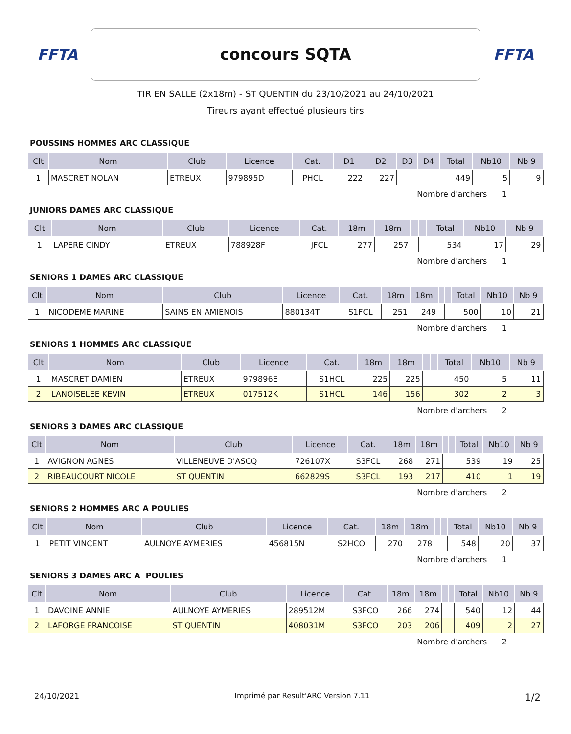FFTA
concours SQTA
FFTA
TIR EN SALLE (2x18m) - ST QUENTIN du 23/10/2021 au 24/10/2021
Tireurs ayant effectué plusieurs tirs
POUSSINS HOMMES ARC CLASSIQUE
| Clt | Nom | Club | Licence | Cat. | D1 | D2 | D3 | D4 | Total | Nb10 | Nb 9 |
| --- | --- | --- | --- | --- | --- | --- | --- | --- | --- | --- | --- |
| 1 | MASCRET NOLAN | ETREUX | 979895D | PHCL | 222 | 227 | | | 449 | 5 | 9 |
Nombre d'archers 1
JUNIORS DAMES ARC CLASSIQUE
| Clt | Nom | Club | Licence | Cat. | 18m | 18m | | | Total | Nb10 | Nb 9 |
| --- | --- | --- | --- | --- | --- | --- | --- | --- | --- | --- | --- |
| 1 | LAPERE CINDY | ETREUX | 788928F | JFCL | 277 | 257 | | | 534 | 17 | 29 |
Nombre d'archers 1
SENIORS 1 DAMES ARC CLASSIQUE
| Clt | Nom | Club | Licence | Cat. | 18m | 18m | | | Total | Nb10 | Nb 9 |
| --- | --- | --- | --- | --- | --- | --- | --- | --- | --- | --- | --- |
| 1 | NICODEME MARINE | SAINS EN AMIENOIS | 880134T | S1FCL | 251 | 249 | | | 500 | 10 | 21 |
Nombre d'archers 1
SENIORS 1 HOMMES ARC CLASSIQUE
| Clt | Nom | Club | Licence | Cat. | 18m | 18m | | | Total | Nb10 | Nb 9 |
| --- | --- | --- | --- | --- | --- | --- | --- | --- | --- | --- | --- |
| 1 | MASCRET DAMIEN | ETREUX | 979896E | S1HCL | 225 | 225 | | | 450 | 5 | 11 |
| 2 | LANOISELEE KEVIN | ETREUX | 017512K | S1HCL | 146 | 156 | | | 302 | 2 | 3 |
Nombre d'archers 2
SENIORS 3 DAMES ARC CLASSIQUE
| Clt | Nom | Club | Licence | Cat. | 18m | 18m | | | Total | Nb10 | Nb 9 |
| --- | --- | --- | --- | --- | --- | --- | --- | --- | --- | --- | --- |
| 1 | AVIGNON AGNES | VILLENEUVE D'ASCQ | 726107X | S3FCL | 268 | 271 | | | 539 | 19 | 25 |
| 2 | RIBEAUCOURT NICOLE | ST QUENTIN | 662829S | S3FCL | 193 | 217 | | | 410 | 1 | 19 |
Nombre d'archers 2
SENIORS 2 HOMMES ARC A POULIES
| Clt | Nom | Club | Licence | Cat. | 18m | 18m | | | Total | Nb10 | Nb 9 |
| --- | --- | --- | --- | --- | --- | --- | --- | --- | --- | --- | --- |
| 1 | PETIT VINCENT | AULNOYE AYMERIES | 456815N | S2HCO | 270 | 278 | | | 548 | 20 | 37 |
Nombre d'archers 1
SENIORS 3 DAMES ARC A POULIES
| Clt | Nom | Club | Licence | Cat. | 18m | 18m | | | Total | Nb10 | Nb 9 |
| --- | --- | --- | --- | --- | --- | --- | --- | --- | --- | --- | --- |
| 1 | DAVOINE ANNIE | AULNOYE AYMERIES | 289512M | S3FCO | 266 | 274 | | | 540 | 12 | 44 |
| 2 | LAFORGE FRANCOISE | ST QUENTIN | 408031M | S3FCO | 203 | 206 | | | 409 | 2 | 27 |
Nombre d'archers 2
24/10/2021 Imprimé par Result'ARC Version 7.11 1/2